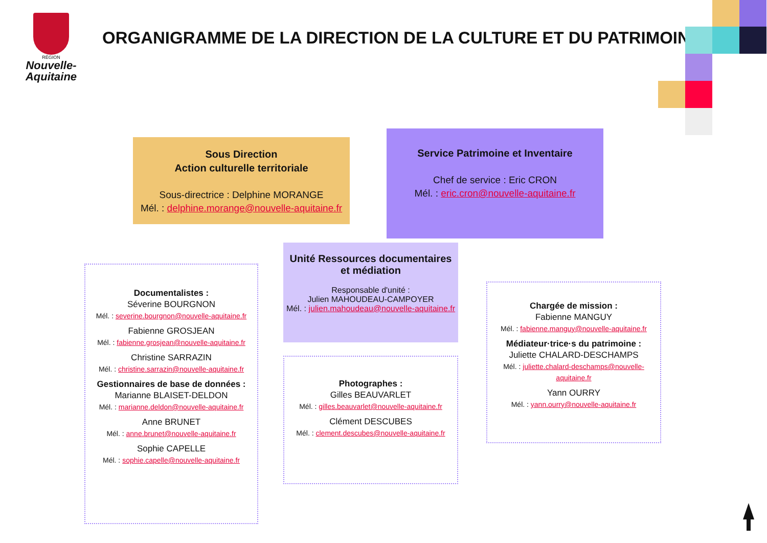RÉGION
Nouvelle-
Aquitaine
ORGANIGRAMME DE LA DIRECTION DE LA CULTURE ET DU PATRIMOINE
Sous Direction
Action culturelle territoriale
Sous-directrice : Delphine MORANGE
Mél. : delphine.morange@nouvelle-aquitaine.fr
Service Patrimoine et Inventaire
Chef de service : Eric CRON
Mél. : eric.cron@nouvelle-aquitaine.fr
Unité Ressources documentaires
et médiation
Responsable d'unité :
Julien MAHOUDEAU-CAMPOYER
Mél. : julien.mahoudeau@nouvelle-aquitaine.fr
Documentalistes :
Séverine BOURGNON
Mél. : severine.bourgnon@nouvelle-aquitaine.fr
Fabienne GROSJEAN
Mél. : fabienne.grosjean@nouvelle-aquitaine.fr
Christine SARRAZIN
Mél. : christine.sarrazin@nouvelle-aquitaine.fr
Gestionnaires de base de données :
Marianne BLAISET-DELDON
Mél. : marianne.deldon@nouvelle-aquitaine.fr
Anne BRUNET
Mél. : anne.brunet@nouvelle-aquitaine.fr
Sophie CAPELLE
Mél. : sophie.capelle@nouvelle-aquitaine.fr
Photographes :
Gilles BEAUVARLET
Mél. : gilles.beauvarlet@nouvelle-aquitaine.fr
Clément DESCUBES
Mél. : clement.descubes@nouvelle-aquitaine.fr
Chargée de mission :
Fabienne MANGUY
Mél. : fabienne.manguy@nouvelle-aquitaine.fr
Médiateur·trice·s du patrimoine :
Juliette CHALARD-DESCHAMPS
Mél. : juliette.chalard-deschamps@nouvelle-aquitaine.fr
Yann OURRY
Mél. : yann.ourry@nouvelle-aquitaine.fr